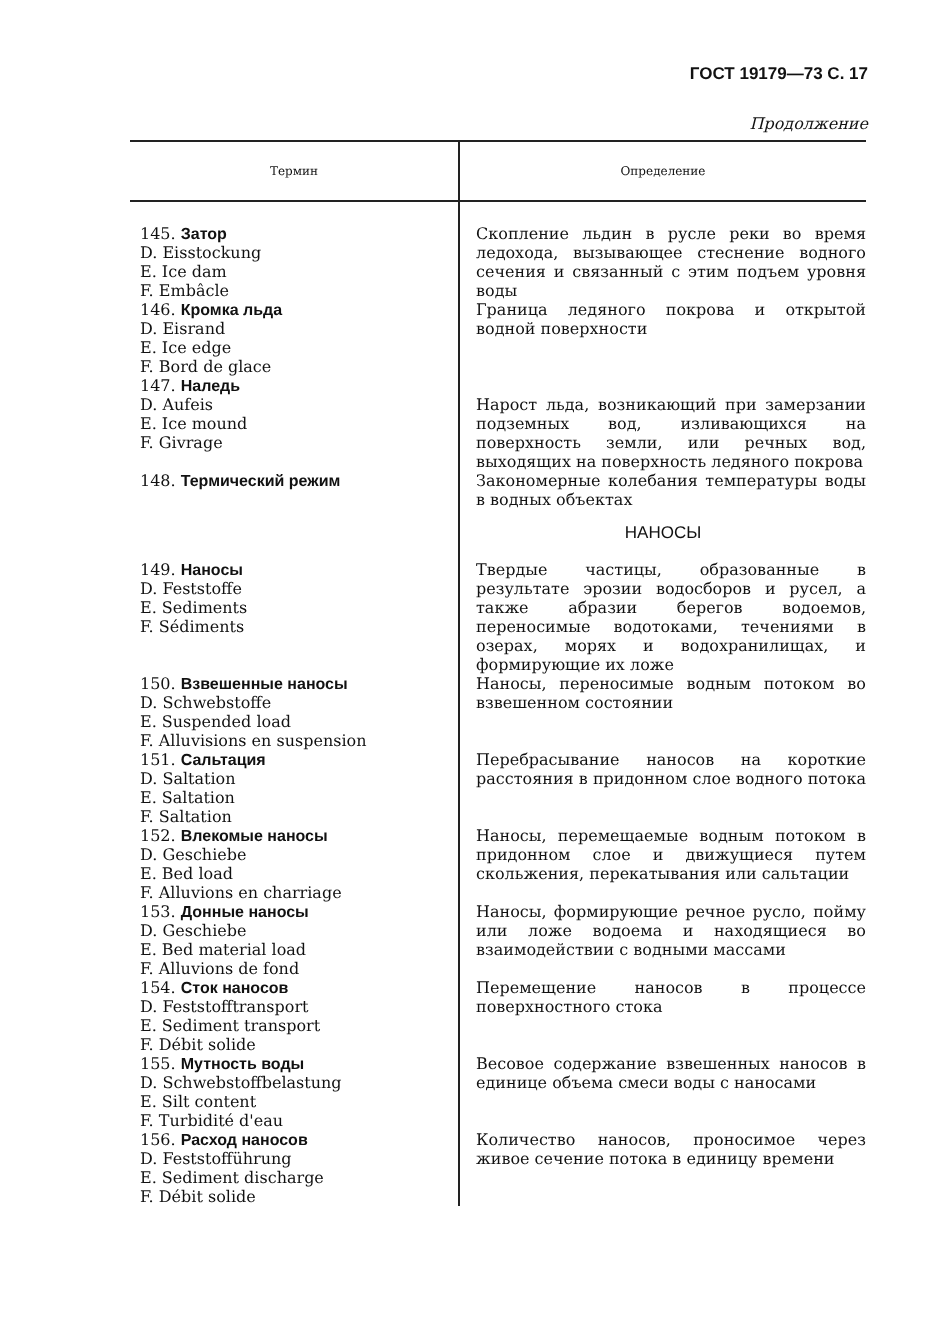ГОСТ 19179—73 С. 17
Продолжение
| Термин | Определение |
| --- | --- |
| 145. Затор D. Eisstockung E. Ice dam F. Embâcle | Скопление льдин в русле реки во время ледохода, вызывающее стеснение водного сечения и связанный с этим подъем уровня воды |
| 146. Кромка льда D. Eisrand E. Ice edge F. Bord de glace | Граница ледяного покрова и открытой водной поверхности |
| 147. Наледь D. Aufeis E. Ice mound F. Givrage | Нарост льда, возникающий при замерзании подземных вод, изливающихся на поверхность земли, или речных вод, выходящих на поверхность ледяного покрова |
| 148. Термический режим | Закономерные колебания температуры воды в водных объектах |
| | НАНОСЫ |
| 149. Наносы D. Feststoffe E. Sediments F. Sédiments | Твердые частицы, образованные в результате эрозии водосборов и русел, а также абразии берегов водоемов, переносимые водотоками, течениями в озерах, морях и водохранилищах, и формирующие их ложе |
| 150. Взвешенные наносы D. Schwebstoffe E. Suspended load F. Alluvisions en suspension | Наносы, переносимые водным потоком во взвешенном состоянии |
| 151. Сальтация D. Saltation E. Saltation F. Saltation | Перебрасывание наносов на короткие расстояния в придонном слое водного потока |
| 152. Влекомые наносы D. Geschiebe E. Bed load F. Alluvions en charriage | Наносы, перемещаемые водным потоком в придонном слое и движущиеся путем скольжения, перекатывания или сальтации |
| 153. Донные наносы D. Geschiebe E. Bed material load F. Alluvions de fond | Наносы, формирующие речное русло, пойму или ложе водоема и находящиеся во взаимодействии с водными массами |
| 154. Сток наносов D. Feststofftransport E. Sediment transport F. Débit solide | Перемещение наносов в процессе поверхностного стока |
| 155. Мутность воды D. Schwebstoffbelastung E. Silt content F. Turbidité d'eau | Весовое содержание взвешенных наносов в единице объема смеси воды с наносами |
| 156. Расход наносов D. Feststofführung E. Sediment discharge F. Débit solide | Количество наносов, проносимое через живое сечение потока в единицу времени |